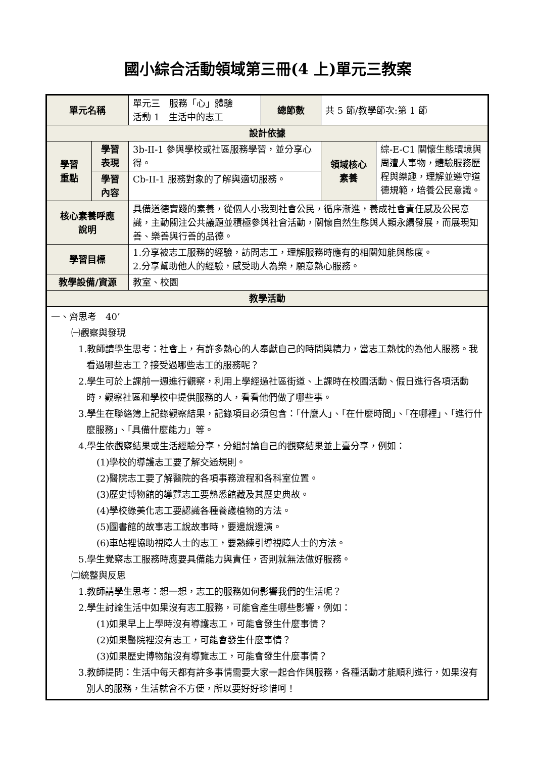國小綜合活動領域第三冊(4 上)單元三教案
| 單元名稱 | | 單元三 服務「心」體驗 活動 1 生活中的志工 | 總節數 | 共 5 節/教學節次:第 1 節 | |
| 設計依據 | | | | | |
| 學習 重點 | 學習 表現 | 3b-II-1 參與學校或社區服務學習，並分享心得。 | | 領域核心 素養 | 綜-E-C1 關懷生態環境與周遭人事物，體驗服務歷程與樂趣，理解並遵守道德規範，培養公民意識。 |
| | 學習 內容 | Cb-II-1 服務對象的了解與適切服務。 | | | |
| 核心素養呼應 說明 | | 具備道德實踐的素養，從個人小我到社會公民，循序漸進，養成社會責任感及公民意識，主動關注公共議題並積極參與社會活動，關懷自然生態與人類永續發展，而展現知善、樂善與行善的品德。 | | | |
| 學習目標 | | 1.分享被志工服務的經驗，訪問志工，理解服務時應有的相關知能與態度。 2.分享幫助他人的經驗，感受助人為樂，願意熱心服務。 | | | |
| 教學設備/資源 | | 教室、校園 | | | |
| 教學活動 | | | | | |
| 一、齊思考 40’ ㈠觀察與發現 1.教師請學生思考：社會上，有許多熱心的人奉獻自己的時間與精力，當志工熱忱的為他人服務。我看過哪些志工？接受過哪些志工的服務呢？ 2.學生可於上課前一週進行觀察，利用上學經過社區街道、上課時在校園活動、假日進行各項活動時，觀察社區和學校中提供服務的人，看看他們做了哪些事。 3.學生在聯絡簿上記錄觀察結果，記錄項目必須包含：「什麼人」、「在什麼時間」、「在哪裡」、「進行什麼服務」、「具備什麼能力」等。 4.學生依觀察結果或生活經驗分享，分組討論自己的觀察結果並上臺分享，例如： (1)學校的導護志工要了解交通規則。 (2)醫院志工要了解醫院的各項事務流程和各科室位置。 (3)歷史博物館的導覽志工要熟悉館藏及其歷史典故。 (4)學校綠美化志工要認識各種養護植物的方法。 (5)圖書館的故事志工說故事時，要邊說邊演。 (6)車站裡協助視障人士的志工，要熟練引導視障人士的方法。 5.學生覺察志工服務時應要具備能力與責任，否則就無法做好服務。 ㈡統整與反思 1.教師請學生思考：想一想，志工的服務如何影響我們的生活呢？ 2.學生討論生活中如果沒有志工服務，可能會產生哪些影響，例如： (1)如果早上上學時沒有導護志工，可能會發生什麼事情？ (2)如果醫院裡沒有志工，可能會發生什麼事情？ (3)如果歷史博物館沒有導覽志工，可能會發生什麼事情？ 3.教師提問：生活中每天都有許多事情需要大家一起合作與服務，各種活動才能順利進行，如果沒有別人的服務，生活就會不方便，所以要好好珍惜呵！ | | | | | |